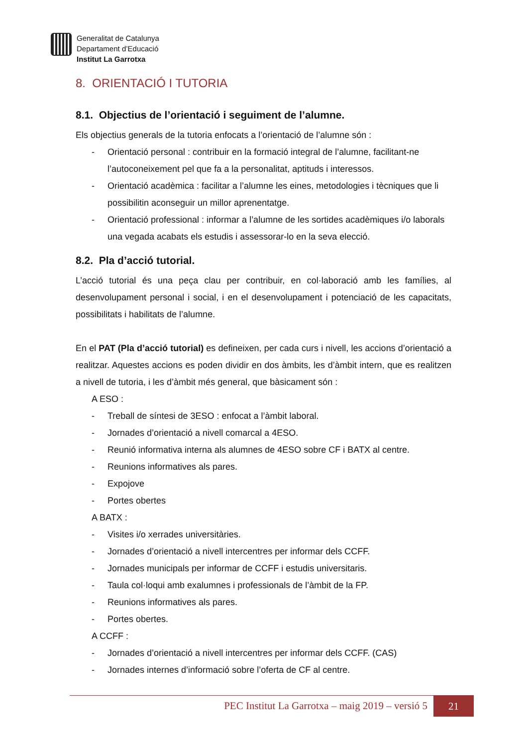Generalitat de Catalunya
Departament d’Educació
Institut La Garrotxa
8. ORIENTACIÓ I TUTORIA
8.1. Objectius de l’orientació i seguiment de l’alumne.
Els objectius generals de la tutoria enfocats a l’orientació de l’alumne són :
- Orientació personal : contribuir en la formació integral de l’alumne, facilitant-ne l’autoconeixement pel que fa a la personalitat, aptituds i interessos.
- Orientació acadèmica : facilitar a l’alumne les eines, metodologies i tècniques que li possibilitin aconseguir un millor aprenentatge.
- Orientació professional : informar a l’alumne de les sortides acadèmiques i/o laborals una vegada acabats els estudis i assessorar-lo en la seva elecció.
8.2. Pla d’acció tutorial.
L’acció tutorial és una peça clau per contribuir, en col·laboració amb les famílies, al desenvolupament personal i social, i en el desenvolupament i potenciació de les capacitats, possibilitats i habilitats de l’alumne.
En el PAT (Pla d’acció tutorial) es defineixen, per cada curs i nivell, les accions d’orientació a realitzar. Aquestes accions es poden dividir en dos àmbits, les d’àmbit intern, que es realitzen a nivell de tutoria, i les d’àmbit més general, que bàsicament són :
A ESO :
- Treball de síntesi de 3ESO : enfocat a l’àmbit laboral.
- Jornades d’orientació a nivell comarcal a 4ESO.
- Reunió informativa interna als alumnes de 4ESO sobre CF i BATX al centre.
- Reunions informatives als pares.
- Expojove
- Portes obertes
A BATX :
- Visites i/o xerrades universitàries.
- Jornades d’orientació a nivell intercentres per informar dels CCFF.
- Jornades municipals per informar de CCFF i estudis universitaris.
- Taula col·loqui amb exalumnes i professionals de l’àmbit de la FP.
- Reunions informatives als pares.
- Portes obertes.
A CCFF :
- Jornades d’orientació a nivell intercentres per informar dels CCFF. (CAS)
- Jornades internes d’informació sobre l’oferta de CF al centre.
PEC Institut La Garrotxa – maig 2019 – versió 5 21